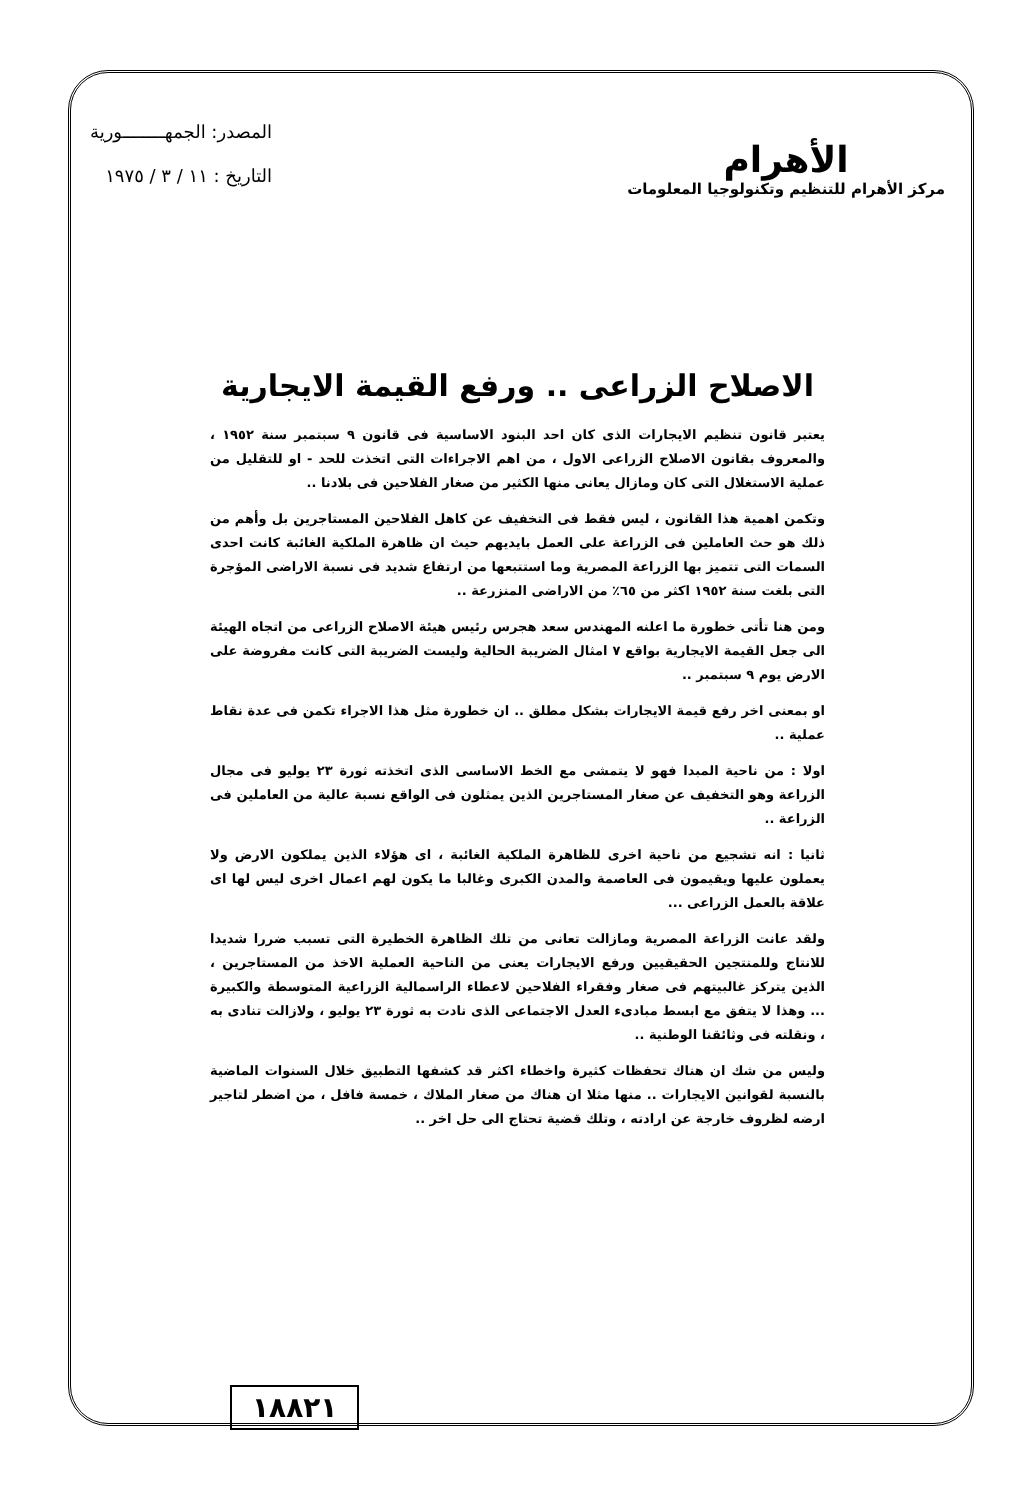الأهرام
مركز الأهرام للتنظيم وتكنولوجيا المعلومات
المصدر: الجمهــــــــورية
التاريخ : ١١ / ٣ / ١٩٧٥
الاصلاح الزراعى .. ورفع القيمة الايجارية
يعتبر قانون تنظيم الايجارات الذى كان احد البنود الاساسية فى قانون ٩ سبتمبر سنة ١٩٥٢ ، والمعروف بقانون الاصلاح الزراعى الاول ، من اهم الاجراءات التى اتخذت للحد - او للتقليل من عملية الاستغلال التى كان ومازال يعانى منها الكثير من صغار الفلاحين فى بلادنا ..
وتكمن اهمية هذا القانون ، ليس فقط فى التخفيف عن كاهل الفلاحين المستاجرين بل وأهم من ذلك هو حث العاملين فى الزراعة على العمل بايديهم حيث ان ظاهرة الملكية الغائبة كانت احدى السمات التى تتميز بها الزراعة المصرية وما استتبعها من ارتفاع شديد فى نسبة الاراضى المؤجرة التى بلغت سنة ١٩٥٢ اكثر من ٦٥٪ من الاراضى المنزرعة ..
ومن هنا تأتى خطورة ما اعلنه المهندس سعد هجرس رئيس هيئة الاصلاح الزراعى من اتجاه الهيئة الى جعل القيمة الايجارية بواقع ٧ امثال الضريبة الحالية وليست الضريبة التى كانت مفروضة على الارض يوم ٩ سبتمبر ..
او بمعنى اخر رفع قيمة الايجارات بشكل مطلق .. ان خطورة مثل هذا الاجراء تكمن فى عدة نقاط عملية ..
اولا : من ناحية المبدا فهو لا يتمشى مع الخط الاساسى الذى اتخذته ثورة ٢٣ يوليو فى مجال الزراعة وهو التخفيف عن صغار المستاجرين الذين يمثلون فى الواقع نسبة عالية من العاملين فى الزراعة ..
ثانيا : انه تشجيع من ناحية اخرى للظاهرة الملكية الغائبة ، اى هؤلاء الذين يملكون الارض ولا يعملون عليها ويقيمون فى العاصمة والمدن الكبرى وغالبا ما يكون لهم اعمال اخرى ليس لها اى علاقة بالعمل الزراعى ...
ولقد عانت الزراعة المصرية ومازالت تعانى من تلك الظاهرة الخطيرة التى تسبب ضررا شديدا للانتاج وللمنتجين الحقيقيين ورفع الايجارات يعنى من الناحية العملية الاخذ من المستاجرين ، الذين يتركز غالبيتهم فى صغار وفقراء الفلاحين لاعطاء الراسمالية الزراعية المتوسطة والكبيرة ... وهذا لا يتفق مع ابسط مبادىء العدل الاجتماعى الذى نادت به ثورة ٢٣ يوليو ، ولازالت تنادى به ، ونقلته فى وثائقنا الوطنية ..
وليس من شك ان هناك تحفظات كثيرة واخطاء اكثر قد كشفها التطبيق خلال السنوات الماضية بالنسبة لقوانين الايجارات .. منها مثلا ان هناك من صغار الملاك ، خمسة فافل ، من اضطر لتاجير ارضه لظروف خارجة عن ارادته ، وتلك قضية تحتاج الى حل اخر ..
١٨٨٢١